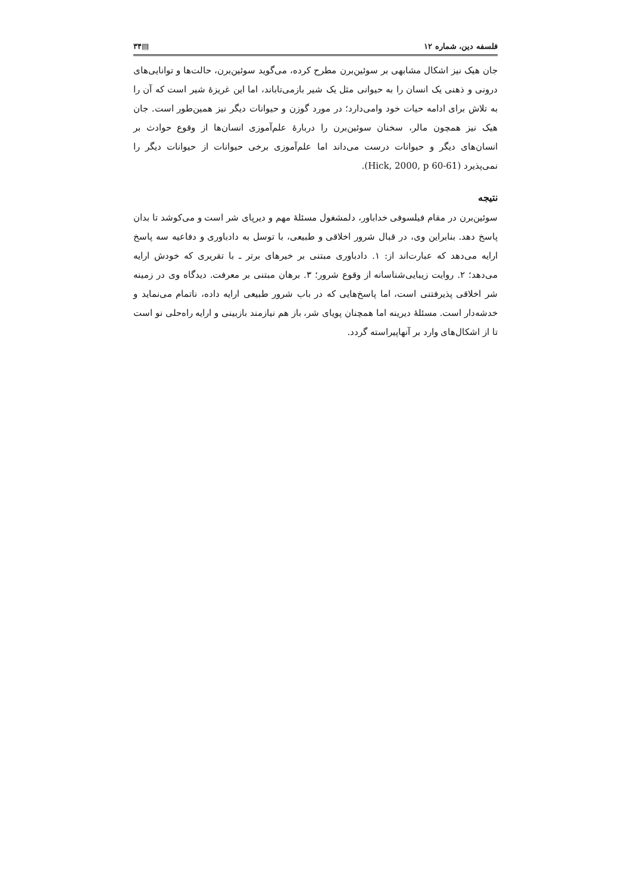فلسفه دین، شماره ۱۲ ▤۳۴
جان هیک نیز اشکال مشابهی بر سوئین‌برن مطرح کرده، می‌گوید سوئین‌برن، حالت‌ها و توانایی‌های درونی و ذهنی یک انسان را به حیوانی مثل یک شیر بازمی‌تاباند، اما این غریزهٔ شیر است که آن را به تلاش برای ادامه حیات خود وامی‌دارد؛ در مورد گوزن و حیوانات دیگر نیز همین‌طور است. جان هیک نیز همچون مالر، سخنان سوئین‌برن را دربارهٔ علم‌آموزی انسان‌ها از وقوع حوادث بر انسان‌های دیگر و حیوانات درست می‌داند اما علم‌آموزی برخی حیوانات از حیوانات دیگر را نمی‌پذیرد (Hick, 2000, p 60-61).
نتیجه
سوئین‌برن در مقام فیلسوفی خداباور، دلمشغول مسئلهٔ مهم و دیرپای شر است و می‌کوشد تا بدان پاسخ دهد. بنابراین وی، در قبال شرور اخلاقی و طبیعی، با توسل به دادباوری و دفاعیه سه پاسخ ارایه می‌دهد که عبارت‌اند از: ۱. دادباوری مبتنی بر خیرهای برتر ـ با تقریری که خودش ارایه می‌دهد؛ ۲. روایت زیبایی‌شناسانه از وقوع شرور؛ ۳. برهان مبتنی بر معرفت. دیدگاه وی در زمینه شر اخلاقی پذیرفتنی است، اما پاسخ‌هایی که در باب شرور طبیعی ارایه داده، ناتمام می‌نماید و خدشه‌دار است. مسئلهٔ دیرینه اما همچنان پویای شر، باز هم نیازمند بازبینی و ارایه راه‌حلی نو است تا از اشکال‌های وارد بر آنهاپیراسته گردد.